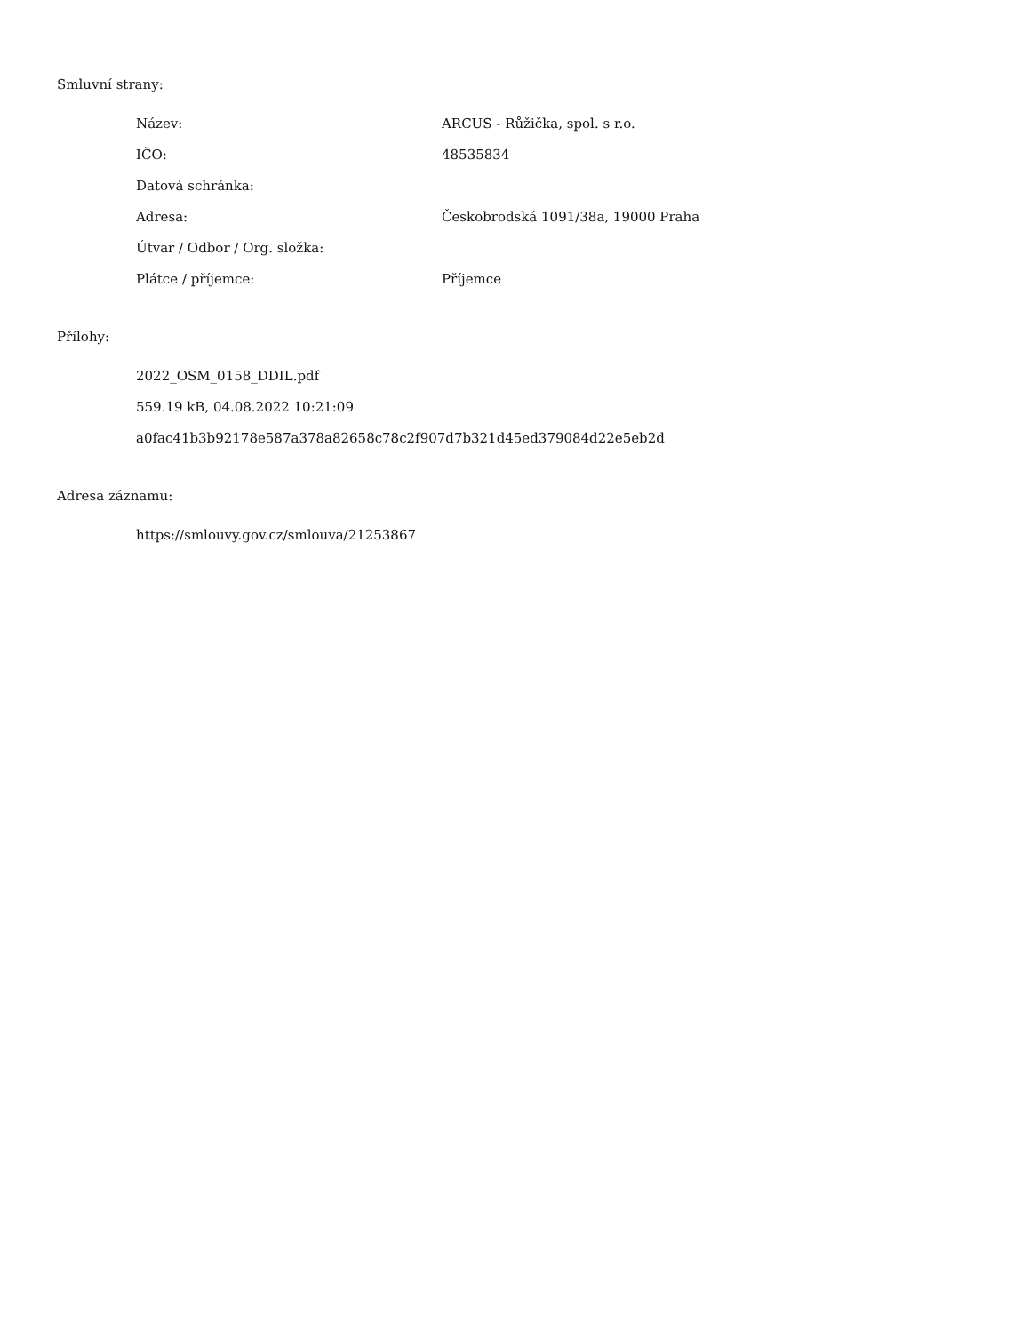Smluvní strany:
| Název: | ARCUS - Růžička, spol. s r.o. |
| IČO: | 48535834 |
| Datová schránka: | |
| Adresa: | Českobrodská 1091/38a, 19000 Praha |
| Útvar / Odbor / Org. složka: | |
| Plátce / příjemce: | Příjemce |
Přílohy:
2022_OSM_0158_DDIL.pdf
559.19 kB, 04.08.2022 10:21:09
a0fac41b3b92178e587a378a82658c78c2f907d7b321d45ed379084d22e5eb2d
Adresa záznamu:
https://smlouvy.gov.cz/smlouva/21253867